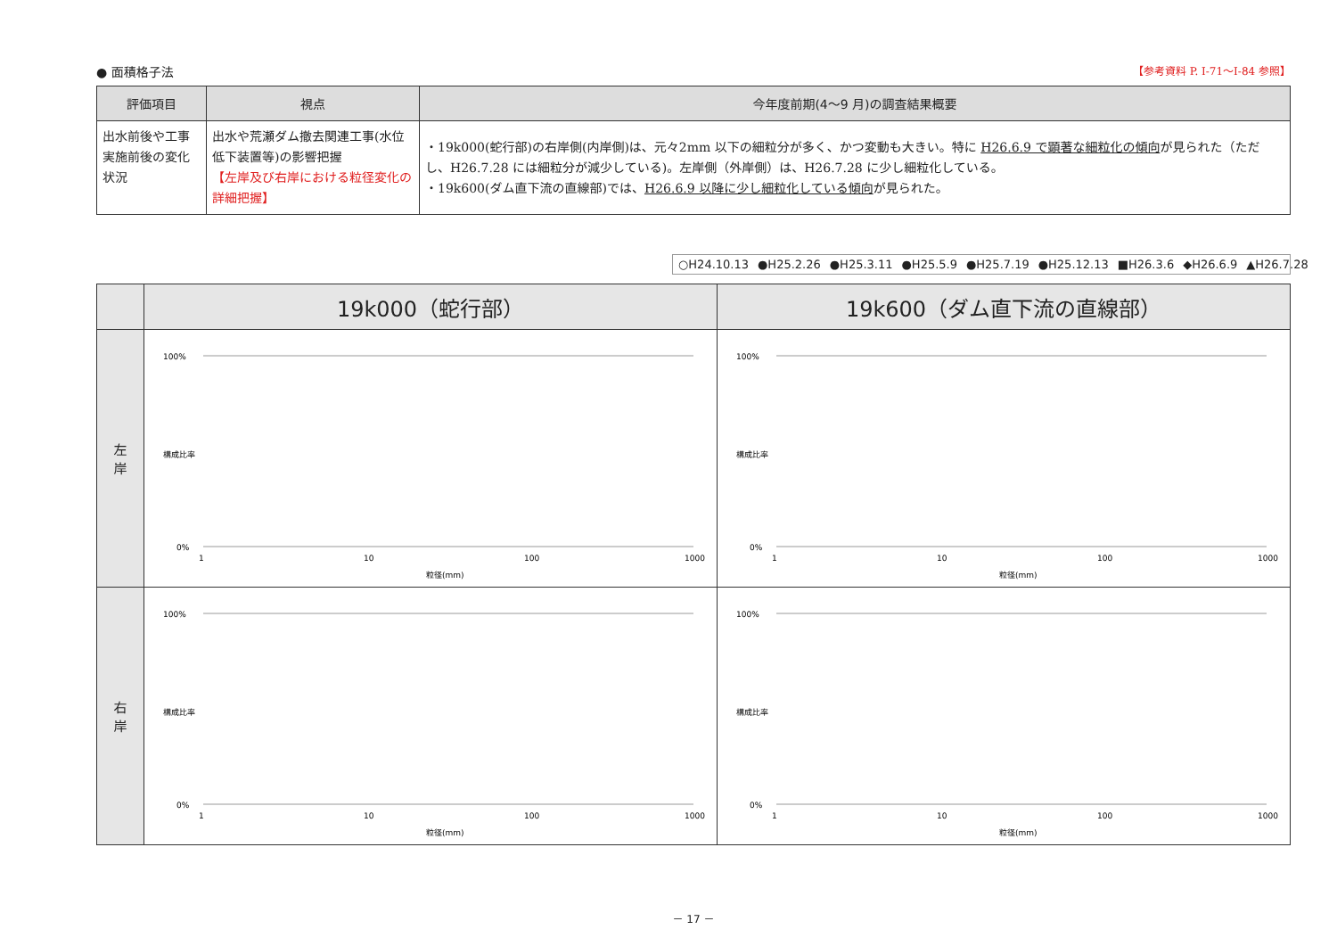● 面積格子法 【参考資料 P. Ⅰ-71～Ⅰ-84 参照】
| 評価項目 | 視点 | 今年度前期(4～9 月)の調査結果概要 |
| --- | --- | --- |
| 出水前後や工事実施前後の変化状況 | 出水や荒瀬ダム撤去関連工事(水位低下装置等)の影響把握 【左岸及び右岸における粒径変化の詳細把握】 | ・19k000(蛇行部)の右岸側(内岸側)は、元々2mm 以下の細粒分が多く、かつ変動も大きい。特に H26.6.9 で顕著な細粒化の傾向 が見られた（ただし、H26.7.28 には細粒分が減少している)。左岸側（外岸側）は、H26.7.28 に少し細粒化している。 ・19k600(ダム直下流の直線部)では、 H26.6.9 以降に少し細粒化している傾向 が見られた。 |
○H24.10.13 ●H25.2.26 ●H25.3.11 ●H25.5.9 ●H25.7.19 ●H25.12.13 ■H26.3.6 ◆H26.6.9 ▲H26.7.28
| | 19k000（蛇行部） | 19k600（ダム直下流の直線部） |
| --- | --- | --- |
| 左 岸 | 100% 0% 1 10 100 1000 粒径(mm) 構成比率 | 100% 0% 1 10 100 1000 粒径(mm) 構成比率 |
| 右 岸 | 100% 0% 1 10 100 1000 粒径(mm) 構成比率 | 100% 0% 1 10 100 1000 粒径(mm) 構成比率 |
－ 17 －